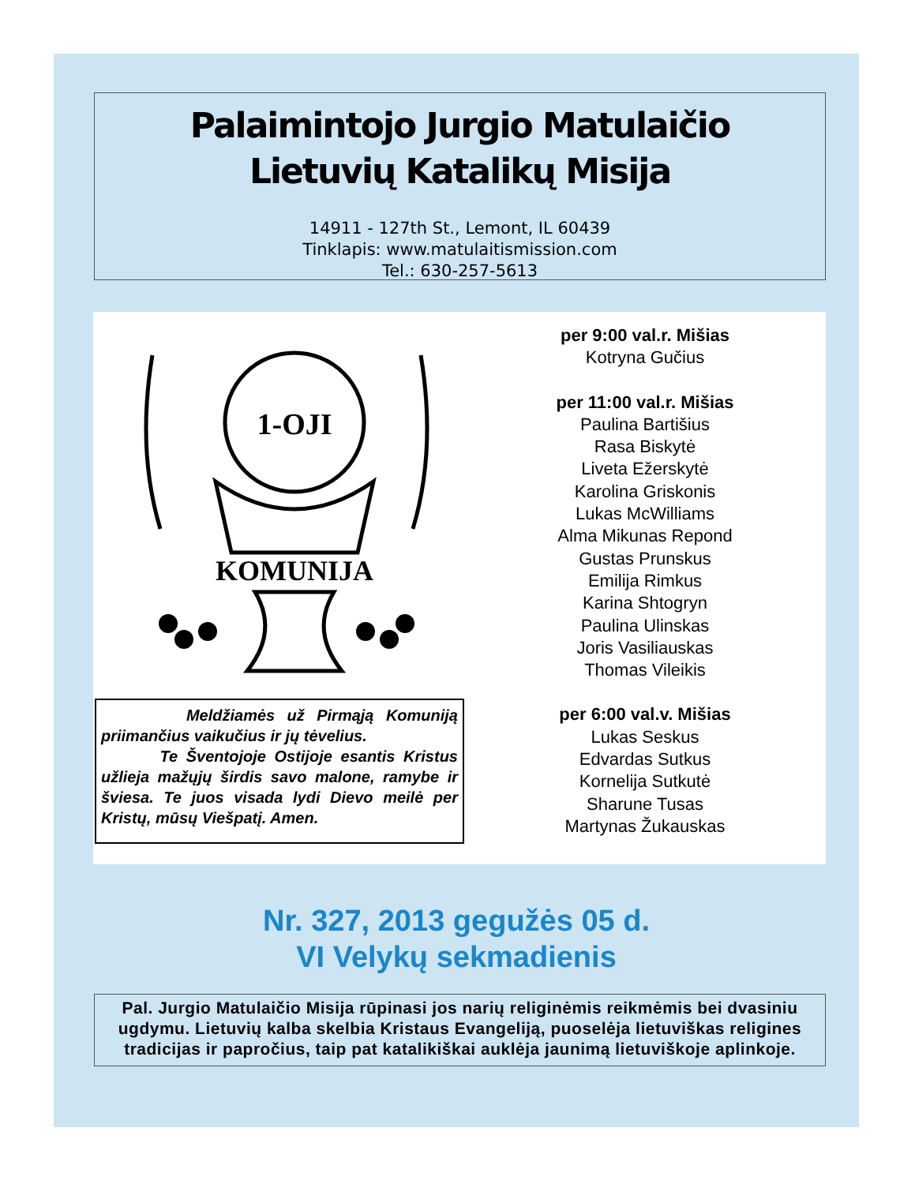Palaimintojo Jurgio Matulaičio
Lietuvių Katalikų Misija
14911 - 127th St., Lemont, IL 60439
Tinklapis: www.matulaitismission.com
Tel.: 630-257-5613
1-OJI
KOMUNIJA
Meldžiamės už Pirmąją Komuniją priimančius vaikučius ir jų tėvelius.
Te Šventojoje Ostijoje esantis Kristus užlieja mažųjų širdis savo malone, ramybe ir šviesa. Te juos visada lydi Dievo meilė per Kristų, mūsų Viešpatį. Amen.
per 9:00 val.r. Mišias
Kotryna Gučius
per 11:00 val.r. Mišias
Paulina Bartišius
Rasa Biskytė
Liveta Ežerskytė
Karolina Griskonis
Lukas McWilliams
Alma Mikunas Repond
Gustas Prunskus
Emilija Rimkus
Karina Shtogryn
Paulina Ulinskas
Joris Vasiliauskas
Thomas Vileikis
per 6:00 val.v. Mišias
Lukas Seskus
Edvardas Sutkus
Kornelija Sutkutė
Sharune Tusas
Martynas Žukauskas
Nr. 327, 2013 gegužės 05 d.
VI Velykų sekmadienis
Pal. Jurgio Matulaičio Misija rūpinasi jos narių religinėmis reikmėmis bei dvasiniu ugdymu. Lietuvių kalba skelbia Kristaus Evangeliją, puoselėja lietuviškas religines tradicijas ir papročius, taip pat katalikiškai auklėja jaunimą lietuviškoje aplinkoje.